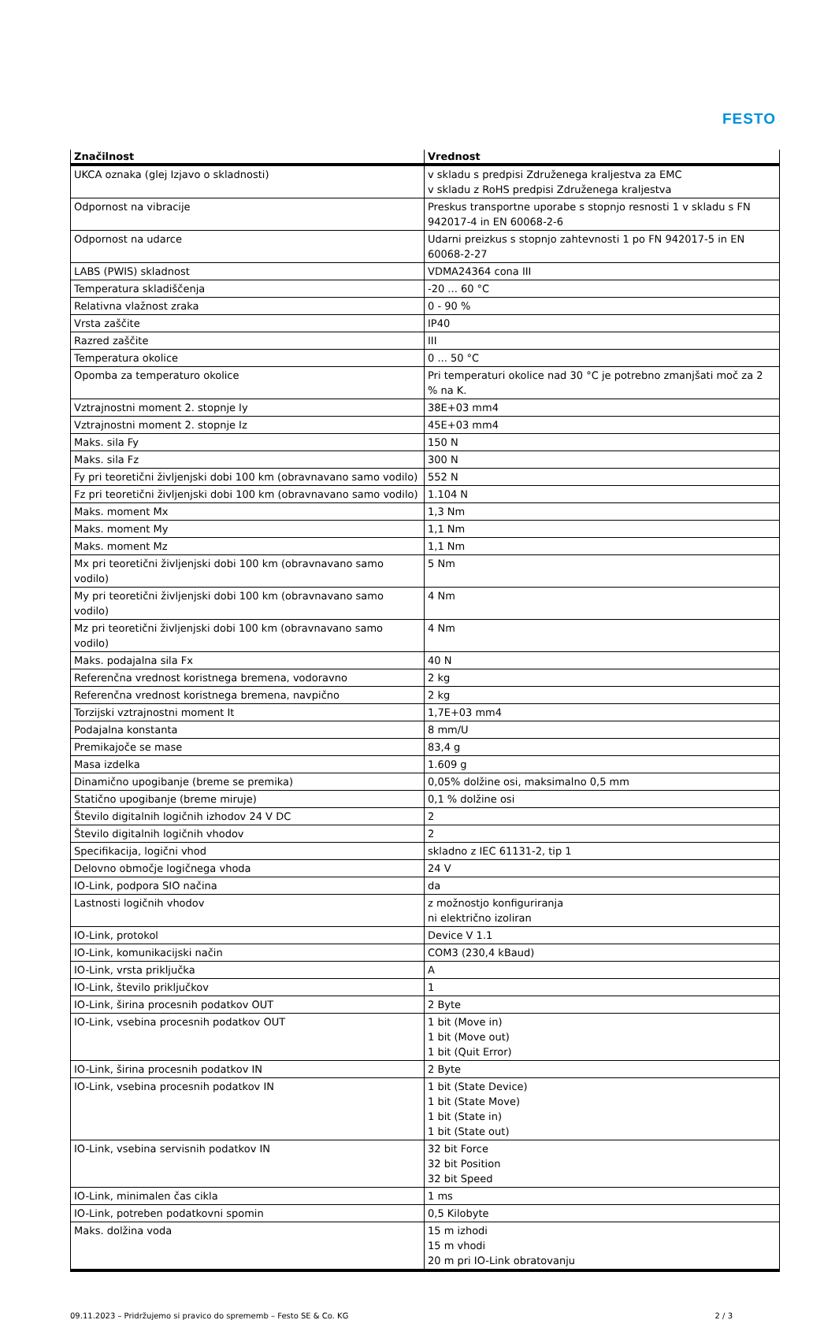FESTO
| Značilnost | Vrednost |
| --- | --- |
| UKCA oznaka (glej Izjavo o skladnosti) | v skladu s predpisi Združenega kraljestva za EMC v skladu z RoHS predpisi Združenega kraljestva |
| Odpornost na vibracije | Preskus transportne uporabe s stopnjo resnosti 1 v skladu s FN 942017-4 in EN 60068-2-6 |
| Odpornost na udarce | Udarni preizkus s stopnjo zahtevnosti 1 po FN 942017-5 in EN 60068-2-27 |
| LABS (PWIS) skladnost | VDMA24364 cona III |
| Temperatura skladiščenja | -20 ... 60 °C |
| Relativna vlažnost zraka | 0 - 90 % |
| Vrsta zaščite | IP40 |
| Razred zaščite | III |
| Temperatura okolice | 0 ... 50 °C |
| Opomba za temperaturo okolice | Pri temperaturi okolice nad 30 °C je potrebno zmanjšati moč za 2 % na K. |
| Vztrajnostni moment 2. stopnje Iy | 38E+03 mm4 |
| Vztrajnostni moment 2. stopnje Iz | 45E+03 mm4 |
| Maks. sila Fy | 150 N |
| Maks. sila Fz | 300 N |
| Fy pri teoretični življenjski dobi 100 km (obravnavano samo vodilo) | 552 N |
| Fz pri teoretični življenjski dobi 100 km (obravnavano samo vodilo) | 1.104 N |
| Maks. moment Mx | 1,3 Nm |
| Maks. moment My | 1,1 Nm |
| Maks. moment Mz | 1,1 Nm |
| Mx pri teoretični življenjski dobi 100 km (obravnavano samo vodilo) | 5 Nm |
| My pri teoretični življenjski dobi 100 km (obravnavano samo vodilo) | 4 Nm |
| Mz pri teoretični življenjski dobi 100 km (obravnavano samo vodilo) | 4 Nm |
| Maks. podajalna sila Fx | 40 N |
| Referenčna vrednost koristnega bremena, vodoravno | 2 kg |
| Referenčna vrednost koristnega bremena, navpično | 2 kg |
| Torzijski vztrajnostni moment It | 1,7E+03 mm4 |
| Podajalna konstanta | 8 mm/U |
| Premikajoče se mase | 83,4 g |
| Masa izdelka | 1.609 g |
| Dinamično upogibanje (breme se premika) | 0,05% dolžine osi, maksimalno 0,5 mm |
| Statično upogibanje (breme miruje) | 0,1 % dolžine osi |
| Število digitalnih logičnih izhodov 24 V DC | 2 |
| Število digitalnih logičnih vhodov | 2 |
| Specifikacija, logični vhod | skladno z IEC 61131-2, tip 1 |
| Delovno območje logičnega vhoda | 24 V |
| IO-Link, podpora SIO načina | da |
| Lastnosti logičnih vhodov | z možnostjo konfiguriranja ni električno izoliran |
| IO-Link, protokol | Device V 1.1 |
| IO-Link, komunikacijski način | COM3 (230,4 kBaud) |
| IO-Link, vrsta priključka | A |
| IO-Link, število priključkov | 1 |
| IO-Link, širina procesnih podatkov OUT | 2 Byte |
| IO-Link, vsebina procesnih podatkov OUT | 1 bit (Move in) 1 bit (Move out) 1 bit (Quit Error) |
| IO-Link, širina procesnih podatkov IN | 2 Byte |
| IO-Link, vsebina procesnih podatkov IN | 1 bit (State Device) 1 bit (State Move) 1 bit (State in) 1 bit (State out) |
| IO-Link, vsebina servisnih podatkov IN | 32 bit Force 32 bit Position 32 bit Speed |
| IO-Link, minimalen čas cikla | 1 ms |
| IO-Link, potreben podatkovni spomin | 0,5 Kilobyte |
| Maks. dolžina voda | 15 m izhodi 15 m vhodi 20 m pri IO-Link obratovanju |
09.11.2023 – Pridržujemo si pravico do sprememb – Festo SE & Co. KG 2 / 3